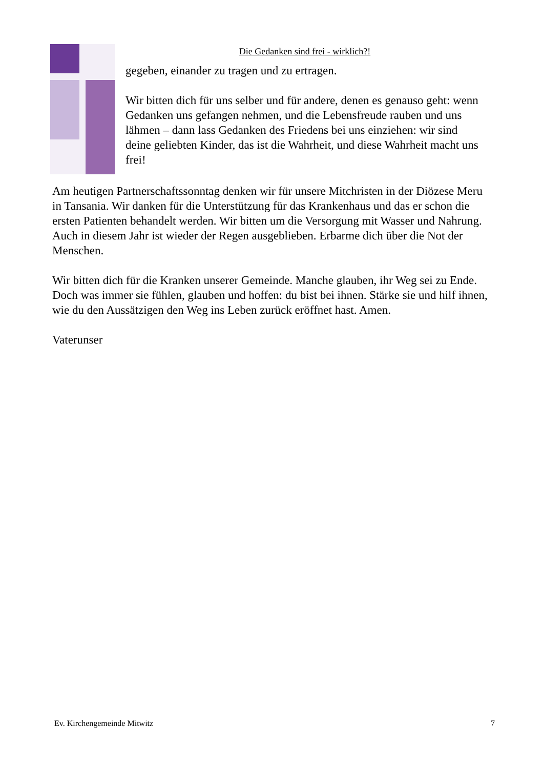Die Gedanken sind frei - wirklich?!
gegeben, einander zu tragen und zu ertragen.
Wir bitten dich für uns selber und für andere, denen es genauso geht: wenn Gedanken uns gefangen nehmen, und die Lebensfreude rauben und uns lähmen – dann lass Gedanken des Friedens bei uns einziehen: wir sind deine geliebten Kinder, das ist die Wahrheit, und diese Wahrheit macht uns frei!
Am heutigen Partnerschaftssonntag denken wir für unsere Mitchristen in der Diözese Meru in Tansania. Wir danken für die Unterstützung für das Krankenhaus und das er schon die ersten Patienten behandelt werden. Wir bitten um die Versorgung mit Wasser und Nahrung. Auch in diesem Jahr ist wieder der Regen ausgeblieben. Erbarme dich über die Not der Menschen.
Wir bitten dich für die Kranken unserer Gemeinde. Manche glauben, ihr Weg sei zu Ende. Doch was immer sie fühlen, glauben und hoffen: du bist bei ihnen. Stärke sie und hilf ihnen, wie du den Aussätzigen den Weg ins Leben zurück eröffnet hast. Amen.
Vaterunser
Ev. Kirchengemeinde Mitwitz 7